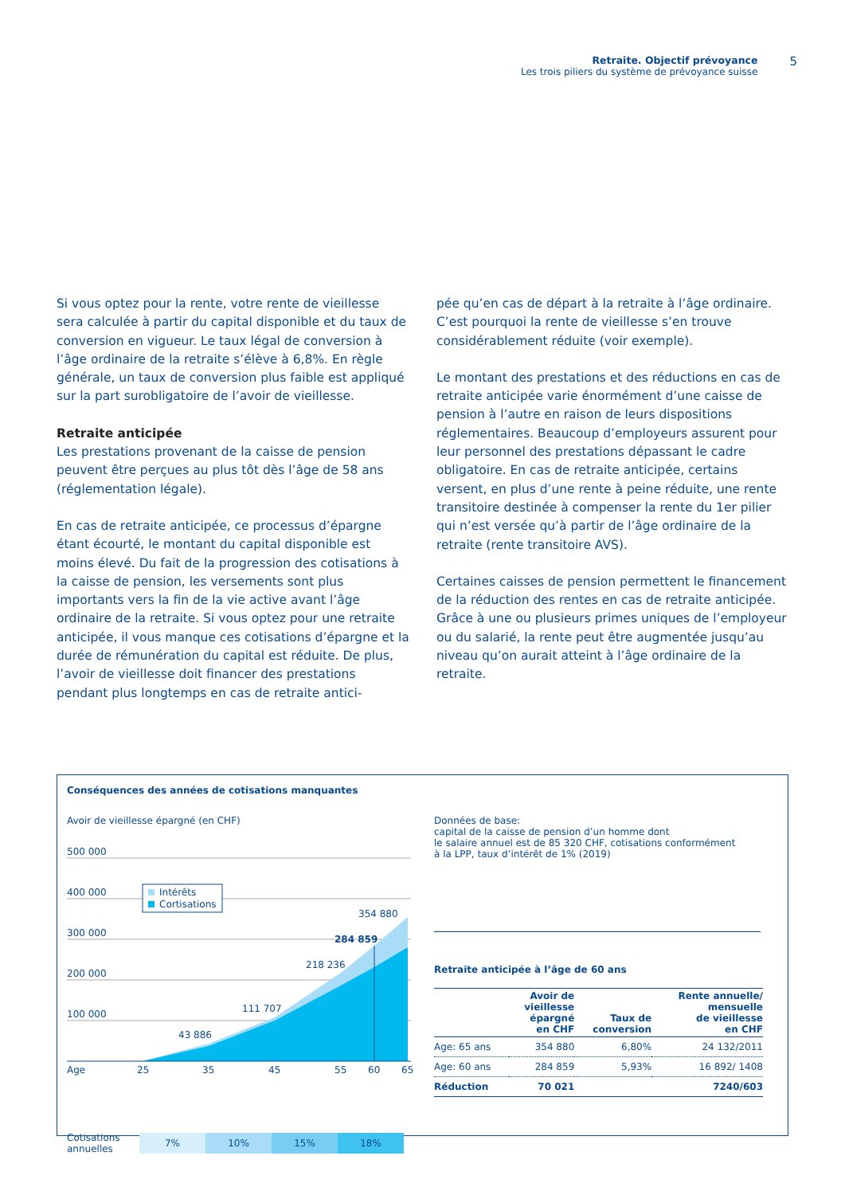Retraite. Objectif prévoyance
Les trois piliers du système de prévoyance suisse
5
Si vous optez pour la rente, votre rente de vieillesse sera calculée à partir du capital disponible et du taux de conversion en vigueur. Le taux légal de conversion à l’âge ordinaire de la retraite s’élève à 6,8%. En règle générale, un taux de conversion plus faible est appliqué sur la part surobligatoire de l’avoir de vieillesse.
Retraite anticipée
Les prestations provenant de la caisse de pension peuvent être perçues au plus tôt dès l’âge de 58 ans (réglementation légale).
En cas de retraite anticipée, ce processus d’épargne étant écourté, le montant du capital disponible est moins élevé. Du fait de la progression des cotisations à la caisse de pension, les versements sont plus importants vers la fin de la vie active avant l’âge ordinaire de la retraite. Si vous optez pour une retraite anticipée, il vous manque ces cotisations d’épargne et la durée de rémunération du capital est réduite. De plus, l’avoir de vieillesse doit financer des prestations pendant plus longtemps en cas de retraite antici-
pée qu’en cas de départ à la retraite à l’âge ordinaire. C’est pourquoi la rente de vieillesse s’en trouve considérablement réduite (voir exemple).
Le montant des prestations et des réductions en cas de retraite anticipée varie énormément d’une caisse de pension à l’autre en raison de leurs dispositions réglementaires. Beaucoup d’employeurs assurent pour leur personnel des prestations dépassant le cadre obligatoire. En cas de retraite anticipée, certains versent, en plus d’une rente à peine réduite, une rente transitoire destinée à compenser la rente du 1er pilier qui n’est versée qu’à partir de l’âge ordinaire de la retraite (rente transitoire AVS).
Certaines caisses de pension permettent le financement de la réduction des rentes en cas de retraite anticipée. Grâce à une ou plusieurs primes uniques de l’employeur ou du salarié, la rente peut être augmentée jusqu’au niveau qu’on aurait atteint à l’âge ordinaire de la retraite.
Conséquences des années de cotisations manquantes
Avoir de vieillesse épargné (en CHF)
500 000
400 000
300 000
200 000
100 000
43 886
111 707
218 236
284 859
354 880
Age
25
35
45
55
60
65
Intérêts
Cortisations
Cotisations annuelles
7% 10% 15% 18%
Données de base:
capital de la caisse de pension d’un homme dont
le salaire annuel est de 85 320 CHF, cotisations conformément
à la LPP, taux d’intérêt de 1% (2019)
Retraite anticipée à l’âge de 60 ans
| | Avoir de vieillesse épargné en CHF | Taux de conversion | Rente annuelle/ mensuelle de vieillesse en CHF |
| --- | --- | --- | --- |
| Age: 65 ans | 354 880 | 6,80% | 24 132/2011 |
| Age: 60 ans | 284 859 | 5,93% | 16 892/ 1408 |
| Réduction | 70 021 | | 7240/603 |